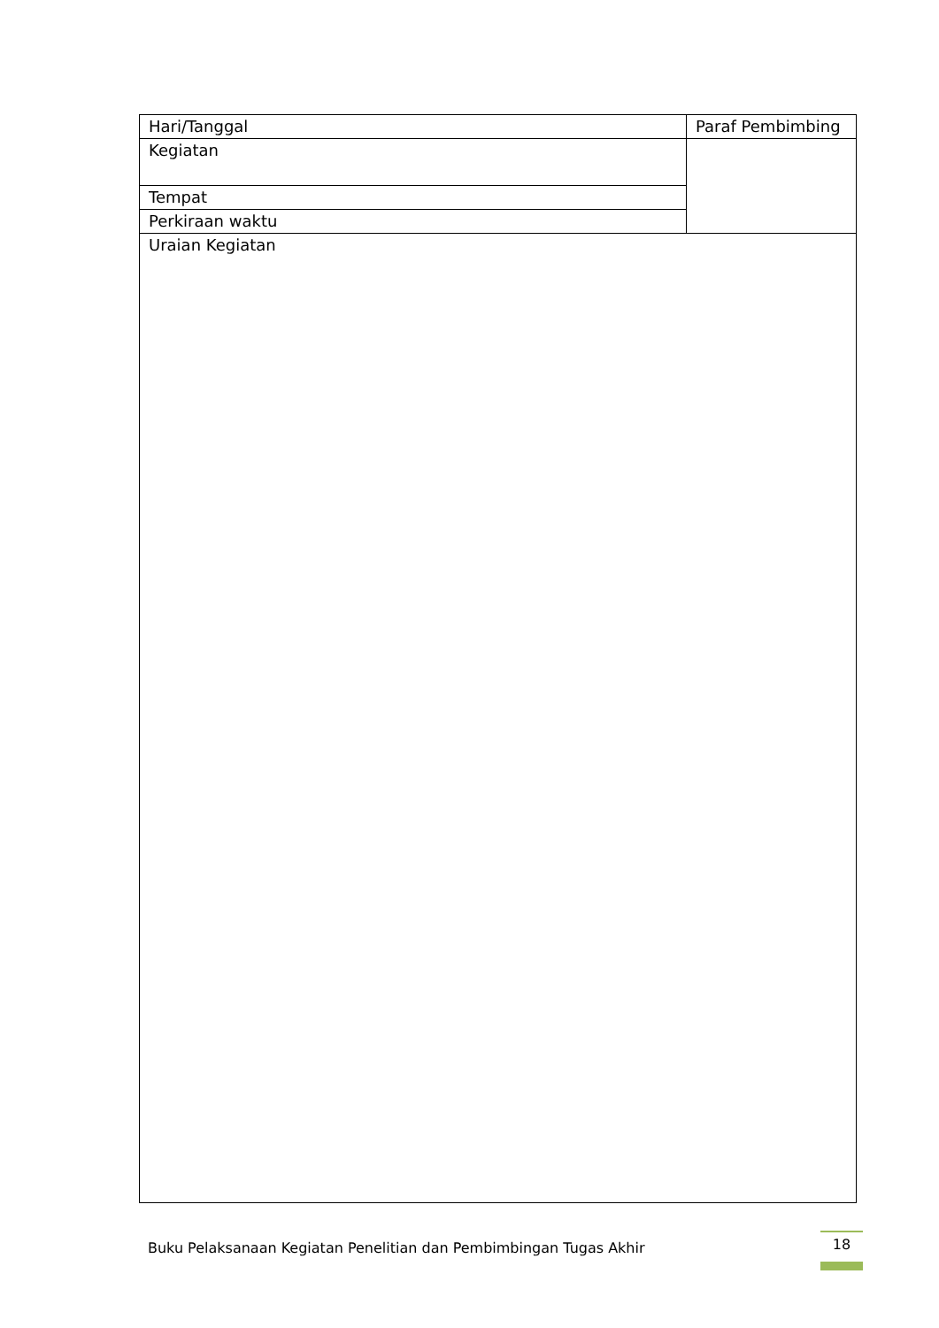| Hari/Tanggal | Paraf Pembimbing |
| Kegiatan | |
| Tempat | |
| Perkiraan waktu | |
| Uraian Kegiatan | |
Buku Pelaksanaan Kegiatan Penelitian dan Pembimbingan Tugas Akhir
18